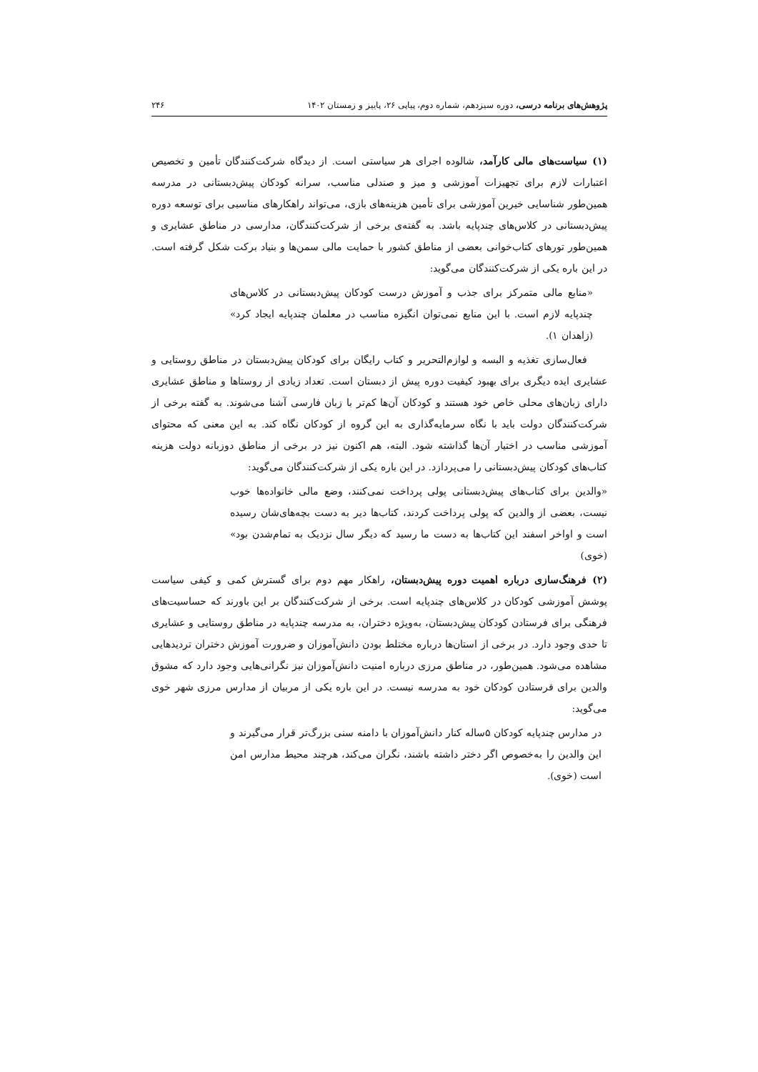پژوهش‌های برنامه درسی، دوره سیزدهم، شماره دوم، پیاپی ۲۶، پاییز و زمستان ۱۴۰۲ ۲۴۶
(۱) سیاست‌های مالی کارآمد، شالوده اجرای هر سیاستی است. از دیدگاه شرکت‌کنندگان تأمین و تخصیص اعتبارات لازم برای تجهیزات آموزشی و میز و صندلی مناسب، سرانه کودکان پیش‌دبستانی در مدرسه همین‌طور شناسایی خیرین آموزشی برای تأمین هزینه‌های بازی، می‌تواند راهکارهای مناسبی برای توسعه دوره پیش‌دبستانی در کلاس‌های چندپایه باشد. به گفته‌ی برخی از شرکت‌کنندگان، مدارسی در مناطق عشایری و همین‌طور تورهای کتاب‌خوانی بعضی از مناطق کشور با حمایت مالی سمن‌ها و بنیاد برکت شکل گرفته است. در این باره یکی از شرکت‌کنندگان می‌گوید:
«منابع مالی متمرکز برای جذب و آموزش درست کودکان پیش‌دبستانی در کلاس‌های چندپایه لازم است. با این منابع نمی‌توان انگیزه مناسب در معلمان چندپایه ایجاد کرد» (زاهدان ۱).
فعال‌سازی تغذیه و البسه و لوازم‌التحریر و کتاب رایگان برای کودکان پیش‌دبستان در مناطق روستایی و عشایری ایده دیگری برای بهبود کیفیت دوره پیش از دبستان است. تعداد زیادی از روستاها و مناطق عشایری دارای زبان‌های محلی خاص خود هستند و کودکان آن‌ها کم‌تر با زبان فارسی آشنا می‌شوند. به گفته برخی از شرکت‌کنندگان دولت باید با نگاه سرمایه‌گذاری به این گروه از کودکان نگاه کند. به این معنی که محتوای آموزشی مناسب در اختیار آن‌ها گذاشته شود. البته، هم اکنون نیز در برخی از مناطق دوزبانه دولت هزینه کتاب‌های کودکان پیش‌دبستانی را می‌پردازد. در این باره یکی از شرکت‌کنندگان می‌گوید:
«والدین برای کتاب‌های پیش‌دبستانی پولی پرداخت نمی‌کنند، وضع مالی خانواده‌ها خوب نیست، بعضی از والدین که پولی پرداخت کردند، کتاب‌ها دیر به دست بچه‌های‌شان رسیده است و اواخر اسفند این کتاب‌ها به دست ما رسید که دیگر سال نزدیک به تمام‌شدن بود» (خوی)
(۲) فرهنگ‌سازی درباره اهمیت دوره پیش‌دبستان، راهکار مهم دوم برای گسترش کمی و کیفی سیاست پوشش آموزشی کودکان در کلاس‌های چندپایه است. برخی از شرکت‌کنندگان بر این باورند که حساسیت‌های فرهنگی برای فرستادن کودکان پیش‌دبستان، به‌ویژه دختران، به مدرسه چندپایه در مناطق روستایی و عشایری تا حدی وجود دارد. در برخی از استان‌ها درباره مختلط بودن دانش‌آموزان و ضرورت آموزش دختران تردیدهایی مشاهده می‌شود. همین‌طور، در مناطق مرزی درباره امنیت دانش‌آموزان نیز نگرانی‌هایی وجود دارد که مشوق والدین برای فرستادن کودکان خود به مدرسه نیست. در این باره یکی از مربیان از مدارس مرزی شهر خوی می‌گوید:
در مدارس چندپایه کودکان ۵ساله کنار دانش‌آموزان با دامنه سنی بزرگ‌تر قرار می‌گیرند و این والدین را به‌خصوص اگر دختر داشته باشند، نگران می‌کند، هرچند محیط مدارس امن است (خوی).